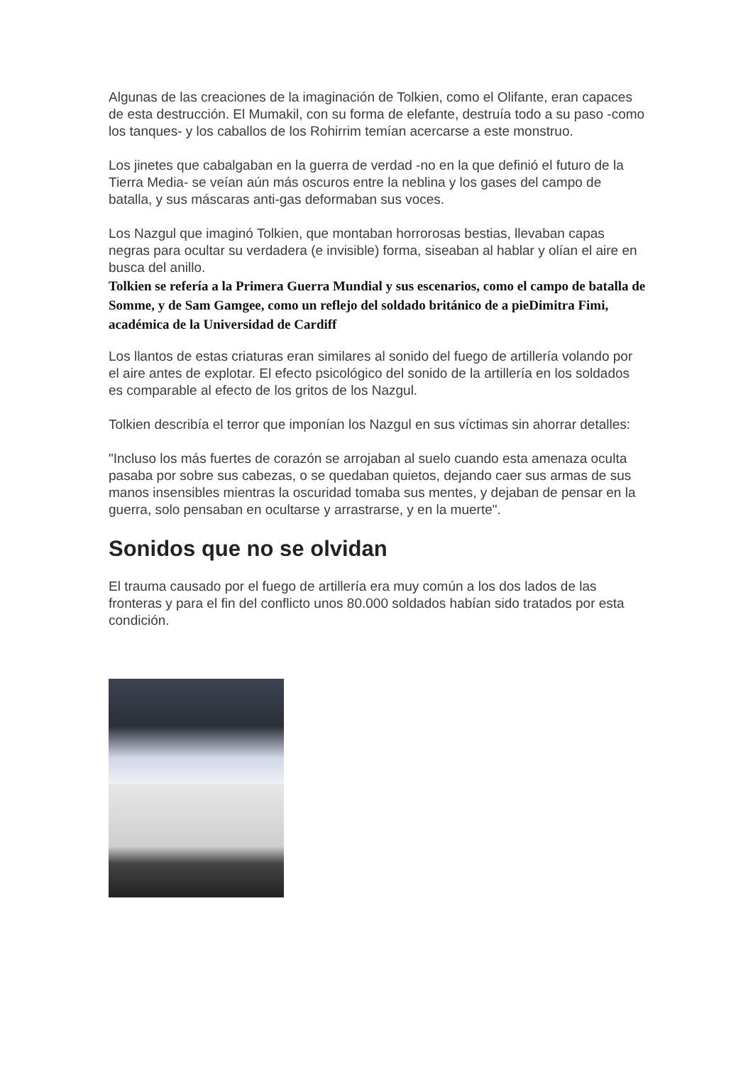Algunas de las creaciones de la imaginación de Tolkien, como el Olifante, eran capaces de esta destrucción. El Mumakil, con su forma de elefante, destruía todo a su paso -como los tanques- y los caballos de los Rohirrim temían acercarse a este monstruo.
Los jinetes que cabalgaban en la guerra de verdad -no en la que definió el futuro de la Tierra Media- se veían aún más oscuros entre la neblina y los gases del campo de batalla, y sus máscaras anti-gas deformaban sus voces.
Los Nazgul que imaginó Tolkien, que montaban horrorosas bestias, llevaban capas negras para ocultar su verdadera (e invisible) forma, siseaban al hablar y olían el aire en busca del anillo.
Tolkien se refería a la Primera Guerra Mundial y sus escenarios, como el campo de batalla de Somme, y de Sam Gamgee, como un reflejo del soldado británico de a pieDimitra Fimi, académica de la Universidad de Cardiff
Los llantos de estas criaturas eran similares al sonido del fuego de artillería volando por el aire antes de explotar. El efecto psicológico del sonido de la artillería en los soldados es comparable al efecto de los gritos de los Nazgul.
Tolkien describía el terror que imponían los Nazgul en sus víctimas sin ahorrar detalles:
"Incluso los más fuertes de corazón se arrojaban al suelo cuando esta amenaza oculta pasaba por sobre sus cabezas, o se quedaban quietos, dejando caer sus armas de sus manos insensibles mientras la oscuridad tomaba sus mentes, y dejaban de pensar en la guerra, solo pensaban en ocultarse y arrastrarse, y en la muerte".
Sonidos que no se olvidan
El trauma causado por el fuego de artillería era muy común a los dos lados de las fronteras y para el fin del conflicto unos 80.000 soldados habían sido tratados por esta condición.